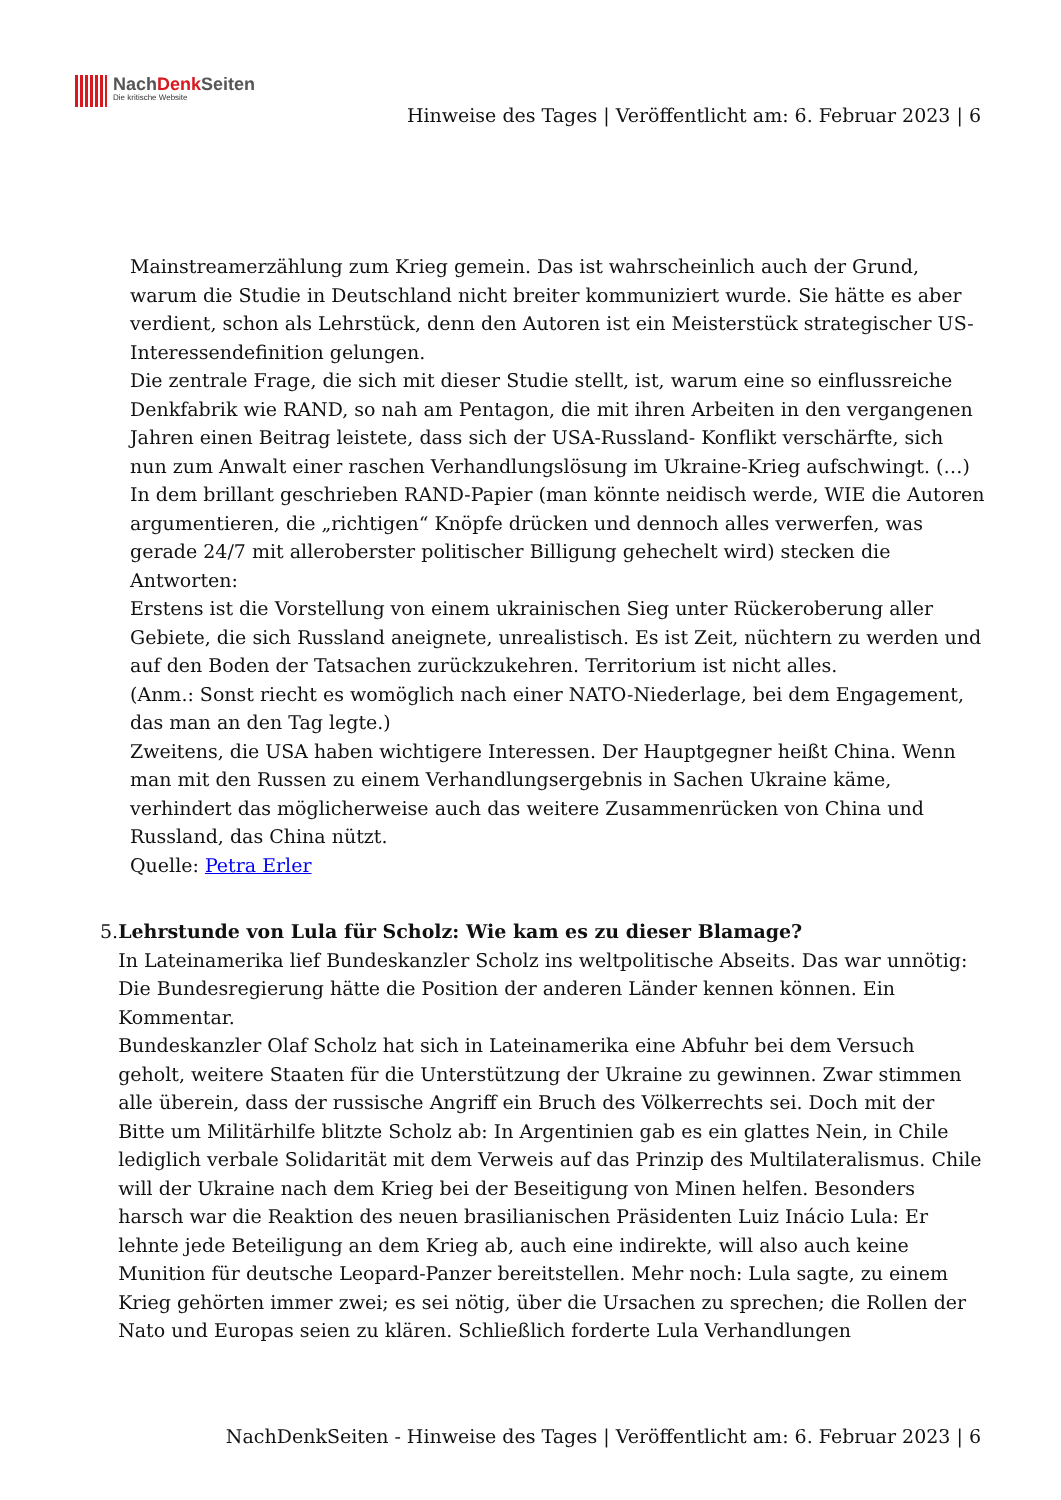NachDenk Seiten
Die kritische Website
Hinweise des Tages | Veröffentlicht am: 6. Februar 2023 | 6
Mainstreamerzählung zum Krieg gemein. Das ist wahrscheinlich auch der Grund, warum die Studie in Deutschland nicht breiter kommuniziert wurde. Sie hätte es aber verdient, schon als Lehrstück, denn den Autoren ist ein Meisterstück strategischer US-Interessendefinition gelungen.
Die zentrale Frage, die sich mit dieser Studie stellt, ist, warum eine so einflussreiche Denkfabrik wie RAND, so nah am Pentagon, die mit ihren Arbeiten in den vergangenen Jahren einen Beitrag leistete, dass sich der USA-Russland- Konflikt verschärfte, sich nun zum Anwalt einer raschen Verhandlungslösung im Ukraine-Krieg aufschwingt. (…)
In dem brillant geschrieben RAND-Papier (man könnte neidisch werde, WIE die Autoren argumentieren, die „richtigen“ Knöpfe drücken und dennoch alles verwerfen, was gerade 24/7 mit alleroberster politischer Billigung gehechelt wird) stecken die Antworten:
Erstens ist die Vorstellung von einem ukrainischen Sieg unter Rückeroberung aller Gebiete, die sich Russland aneignete, unrealistisch. Es ist Zeit, nüchtern zu werden und auf den Boden der Tatsachen zurückzukehren. Territorium ist nicht alles.
(Anm.: Sonst riecht es womöglich nach einer NATO-Niederlage, bei dem Engagement, das man an den Tag legte.)
Zweitens, die USA haben wichtigere Interessen. Der Hauptgegner heißt China. Wenn man mit den Russen zu einem Verhandlungsergebnis in Sachen Ukraine käme, verhindert das möglicherweise auch das weitere Zusammenrücken von China und Russland, das China nützt.
Quelle: Petra Erler
5. Lehrstunde von Lula für Scholz: Wie kam es zu dieser Blamage?
In Lateinamerika lief Bundeskanzler Scholz ins weltpolitische Abseits. Das war unnötig: Die Bundesregierung hätte die Position der anderen Länder kennen können. Ein Kommentar.
Bundeskanzler Olaf Scholz hat sich in Lateinamerika eine Abfuhr bei dem Versuch geholt, weitere Staaten für die Unterstützung der Ukraine zu gewinnen. Zwar stimmen alle überein, dass der russische Angriff ein Bruch des Völkerrechts sei. Doch mit der Bitte um Militärhilfe blitzte Scholz ab: In Argentinien gab es ein glattes Nein, in Chile lediglich verbale Solidarität mit dem Verweis auf das Prinzip des Multilateralismus. Chile will der Ukraine nach dem Krieg bei der Beseitigung von Minen helfen. Besonders harsch war die Reaktion des neuen brasilianischen Präsidenten Luiz Inácio Lula: Er lehnte jede Beteiligung an dem Krieg ab, auch eine indirekte, will also auch keine Munition für deutsche Leopard-Panzer bereitstellen. Mehr noch: Lula sagte, zu einem Krieg gehörten immer zwei; es sei nötig, über die Ursachen zu sprechen; die Rollen der Nato und Europas seien zu klären. Schließlich forderte Lula Verhandlungen
NachDenkSeiten - Hinweise des Tages | Veröffentlicht am: 6. Februar 2023 | 6